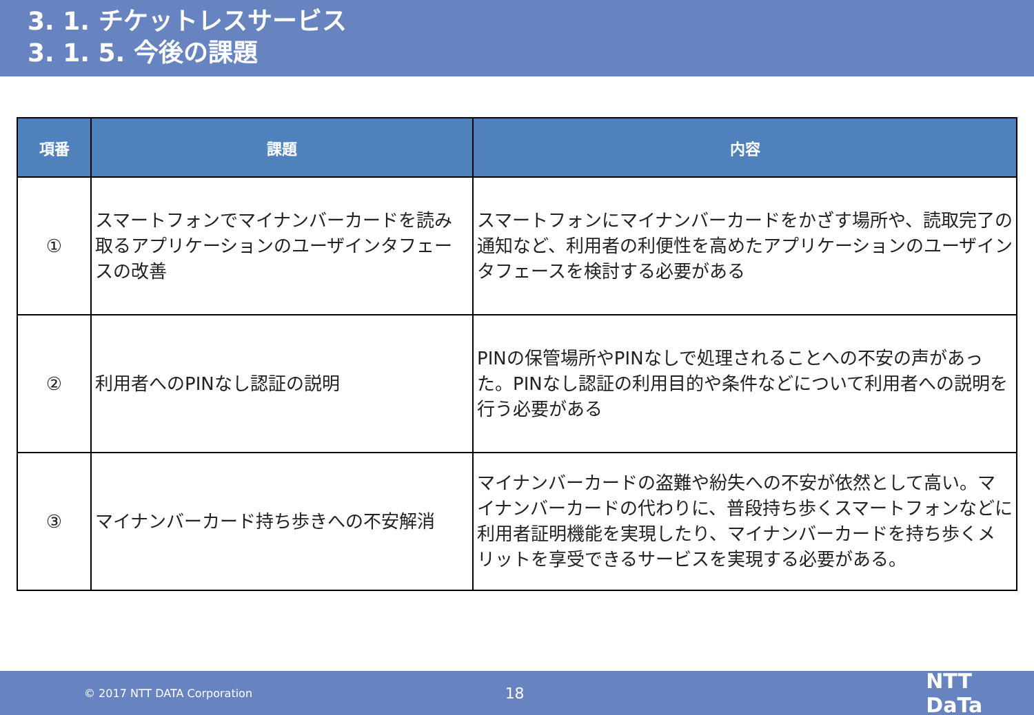3. 1. チケットレスサービス
3. 1. 5. 今後の課題
| 項番 | 課題 | 内容 |
| --- | --- | --- |
| ① | スマートフォンでマイナンバーカードを読み取るアプリケーションのユーザインタフェースの改善 | スマートフォンにマイナンバーカードをかざす場所や、読取完了の通知など、利用者の利便性を高めたアプリケーションのユーザインタフェースを検討する必要がある |
| ② | 利用者へのPINなし認証の説明 | PINの保管場所やPINなしで処理されることへの不安の声があった。PINなし認証の利用目的や条件などについて利用者への説明を行う必要がある |
| ③ | マイナンバーカード持ち歩きへの不安解消 | マイナンバーカードの盗難や紛失への不安が依然として高い。マイナンバーカードの代わりに、普段持ち歩くスマートフォンなどに利用者証明機能を実現したり、マイナンバーカードを持ち歩くメリットを享受できるサービスを実現する必要がある。 |
© 2017 NTT DATA Corporation 18 NTT DaTa